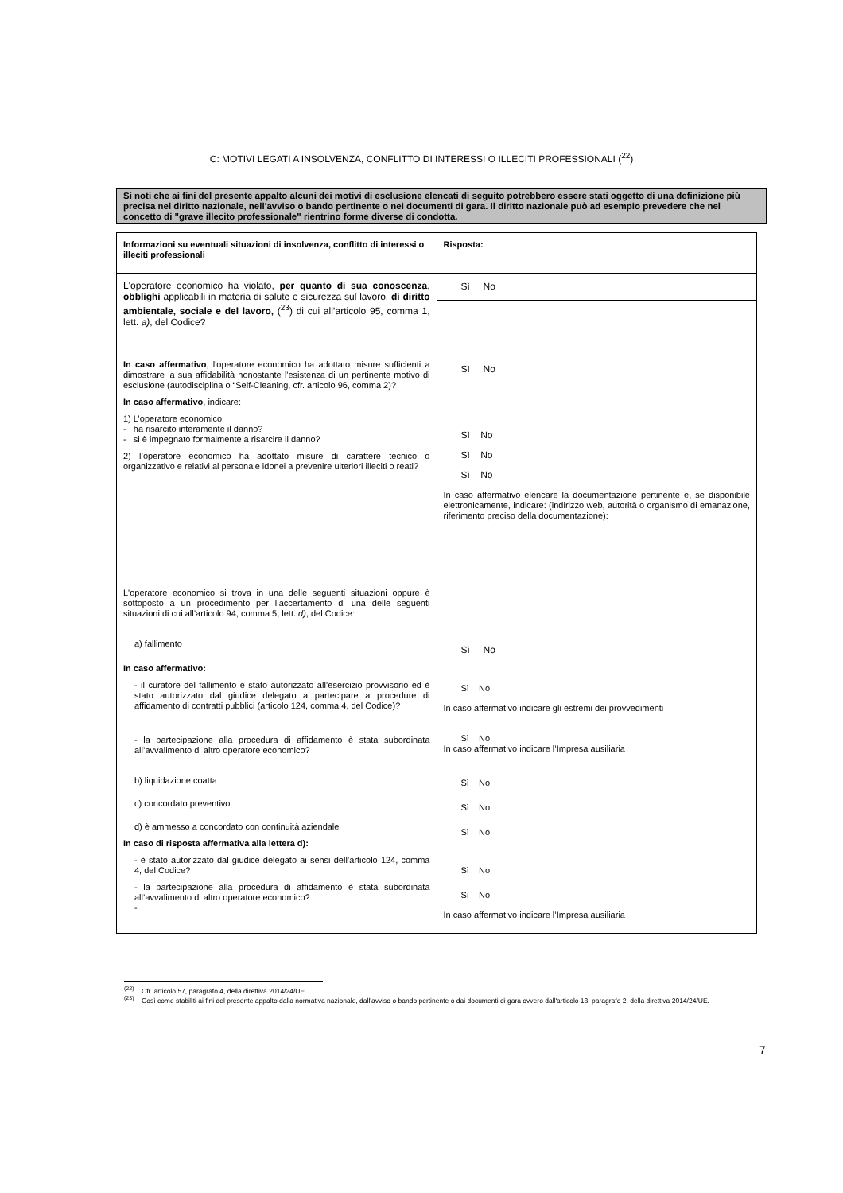C: MOTIVI LEGATI A INSOLVENZA, CONFLITTO DI INTERESSI O ILLECITI PROFESSIONALI (<sup>22</sup>)
Si noti che ai fini del presente appalto alcuni dei motivi di esclusione elencati di seguito potrebbero essere stati oggetto di una definizione più precisa nel diritto nazionale, nell'avviso o bando pertinente o nei documenti di gara. Il diritto nazionale può ad esempio prevedere che nel concetto di "grave illecito professionale" rientrino forme diverse di condotta.
| Informazioni su eventuali situazioni di insolvenza, conflitto di interessi o illeciti professionali | Risposta: |
| L'operatore economico ha violato, per quanto di sua conoscenza , obblighi applicabili in materia di salute e sicurezza sul lavoro, di diritto ambientale, sociale e del lavoro, (<sup>23</sup>) di cui all’articolo 95, comma 1, lett. a) , del Codice? In caso affermativo , l'operatore economico ha adottato misure sufficienti a dimostrare la sua affidabilità nonostante l'esistenza di un pertinente motivo di esclusione (autodisciplina o “Self-Cleaning, cfr. articolo 96, comma 2)? In caso affermativo , indicare: 1) L’operatore economico - ha risarcito interamente il danno? - si è impegnato formalmente a risarcire il danno? 2) l’operatore economico ha adottato misure di carattere tecnico o organizzativo e relativi al personale idonei a prevenire ulteriori illeciti o reati? | Sì No Sì No Sì No Sì No Sì No In caso affermativo elencare la documentazione pertinente e, se disponibile elettronicamente, indicare: (indirizzo web, autorità o organismo di emanazione, riferimento preciso della documentazione): |
| L'operatore economico si trova in una delle seguenti situazioni oppure è sottoposto a un procedimento per l’accertamento di una delle seguenti situazioni di cui all’articolo 94, comma 5, lett. d) , del Codice: a) fallimento In caso affermativo: - il curatore del fallimento è stato autorizzato all’esercizio provvisorio ed è stato autorizzato dal giudice delegato a partecipare a procedure di affidamento di contratti pubblici (articolo 124, comma 4, del Codice)? - la partecipazione alla procedura di affidamento è stata subordinata all’avvalimento di altro operatore economico? b) liquidazione coatta c) concordato preventivo d) è ammesso a concordato con continuità aziendale In caso di risposta affermativa alla lettera d): - è stato autorizzato dal giudice delegato ai sensi dell’articolo 124, comma 4, del Codice? - la partecipazione alla procedura di affidamento è stata subordinata all’avvalimento di altro operatore economico? - | Sì No Sì No In caso affermativo indicare gli estremi dei provvedimenti Sì No In caso affermativo indicare l’Impresa ausiliaria Sì No Sì No Sì No Sì No Sì No In caso affermativo indicare l’Impresa ausiliaria |
<sup>(22)</sup> Cfr. articolo 57, paragrafo 4, della direttiva 2014/24/UE.
<sup>(23)</sup> Così come stabiliti ai fini del presente appalto dalla normativa nazionale, dall'avviso o bando pertinente o dai documenti di gara ovvero dall'articolo 18, paragrafo 2, della direttiva 2014/24/UE.
7